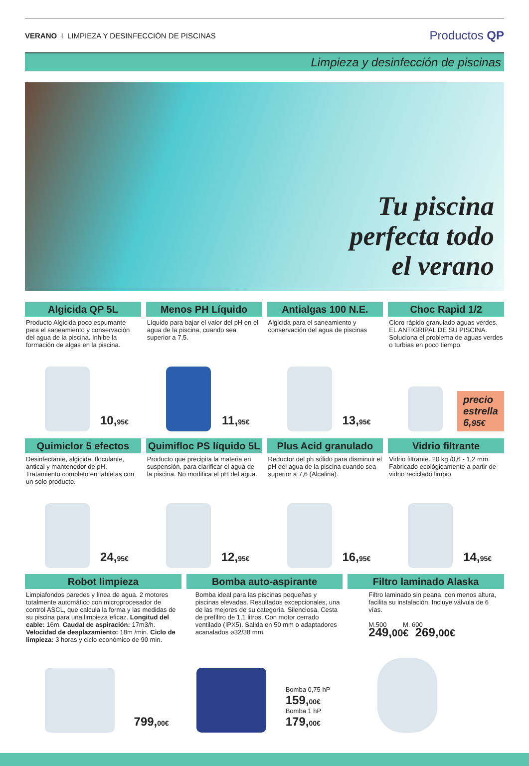VERANO I LIMPIEZA Y DESINFECCIÓN DE PISCINAS
Productos QP
Limpieza y desinfección de piscinas
Tu piscina
perfecta todo
el verano
Algicida QP 5L
Producto Algicida poco espumante para el saneamiento y conservación del agua de la piscina. Inhibe la formación de algas en la piscina.
10,95€
Menos PH Líquido
Líquido para bajar el valor del pH en el agua de la piscina, cuando sea superior a 7,5.
11,95€
Antialgas 100 N.E.
Algicida para el saneamiento y conservación del agua de piscinas
13,95€
Choc Rapid 1/2
Cloro rápido granulado aguas verdes. EL ANTIGRIPAL DE SU PISCINA. Soluciona el problema de aguas verdes o turbias en poco tiempo.
precio
estrella
6,95€
Quimiclor 5 efectos
Desinfectante, algicida, floculante, antical y mantenedor de pH. Tratamiento completo en tabletas con un solo producto.
24,95€
Quimifloc PS líquido 5L
Producto que precipita la materia en suspensión, para clarificar el agua de la piscina. No modifica el pH del agua.
12,95€
Plus Acid granulado
Reductor del ph sólido para disminuir el pH del agua de la piscina cuando sea superior a 7,6 (Alcalina).
16,95€
Vidrio filtrante
Vidrio filtrante. 20 kg /0,6 - 1,2 mm. Fabricado ecológicamente a partir de vidrio reciclado limpio.
14,95€
Robot limpieza
Limpiafondos paredes y línea de agua. 2 motores totalmente automático con microprocesador de control ASCL, que calcula la forma y las medidas de su piscina para una limpieza eficaz. Longitud del cable: 16m. Caudal de aspiración: 17m3/h. Velocidad de desplazamiento: 18m /min. Ciclo de limpieza: 3 horas y ciclo económico de 90 min.
799,00€
Bomba auto-aspirante
Bomba ideal para las piscinas pequeñas y piscinas elevadas. Resultados excepcionales, una de las mejores de su categoría. Silenciosa. Cesta de prefiltro de 1,1 litros. Con motor cerrado ventilado (IPX5). Salida en 50 mm o adaptadores acanalados ø32/38 mm.
Bomba 0,75 hP
159,00€
Bomba 1 hP
179,00€
Filtro laminado Alaska
Filtro laminado sin peana, con menos altura, facilita su instalación. Incluye válvula de 6 vías.
M.500 M. 600
249,00€ 269,00€